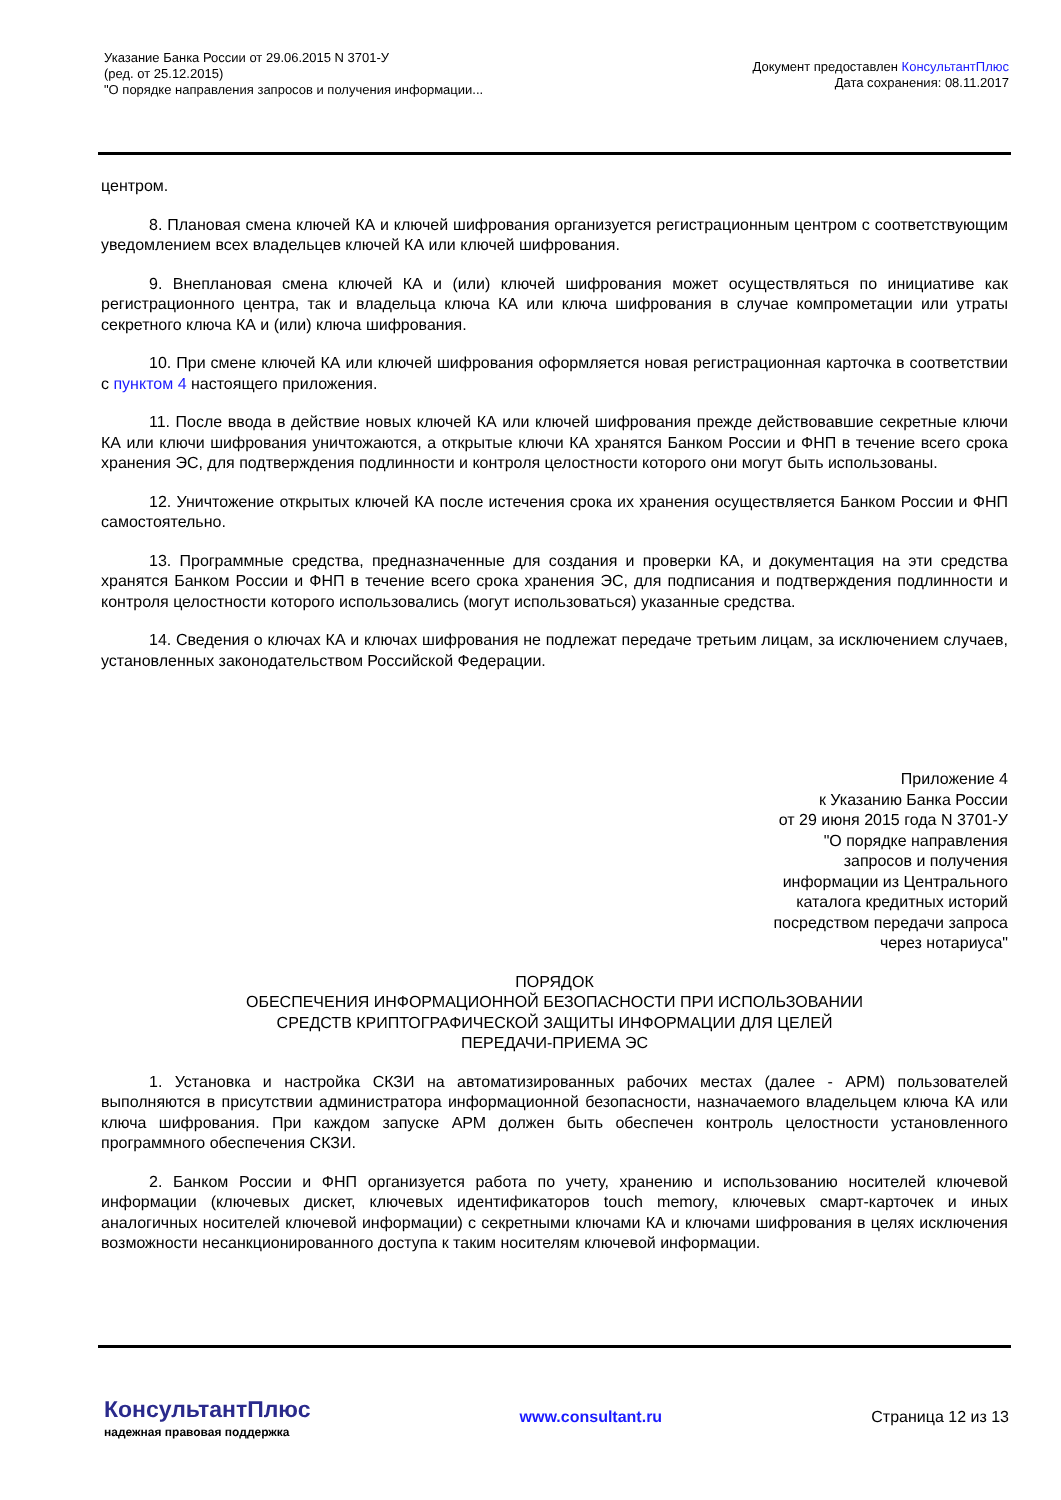Указание Банка России от 29.06.2015 N 3701-У
(ред. от 25.12.2015)
"О порядке направления запросов и получения информации...
Документ предоставлен КонсультантПлюс
Дата сохранения: 08.11.2017
центром.
8. Плановая смена ключей КА и ключей шифрования организуется регистрационным центром с соответствующим уведомлением всех владельцев ключей КА или ключей шифрования.
9. Внеплановая смена ключей КА и (или) ключей шифрования может осуществляться по инициативе как регистрационного центра, так и владельца ключа КА или ключа шифрования в случае компрометации или утраты секретного ключа КА и (или) ключа шифрования.
10. При смене ключей КА или ключей шифрования оформляется новая регистрационная карточка в соответствии с пунктом 4 настоящего приложения.
11. После ввода в действие новых ключей КА или ключей шифрования прежде действовавшие секретные ключи КА или ключи шифрования уничтожаются, а открытые ключи КА хранятся Банком России и ФНП в течение всего срока хранения ЭС, для подтверждения подлинности и контроля целостности которого они могут быть использованы.
12. Уничтожение открытых ключей КА после истечения срока их хранения осуществляется Банком России и ФНП самостоятельно.
13. Программные средства, предназначенные для создания и проверки КА, и документация на эти средства хранятся Банком России и ФНП в течение всего срока хранения ЭС, для подписания и подтверждения подлинности и контроля целостности которого использовались (могут использоваться) указанные средства.
14. Сведения о ключах КА и ключах шифрования не подлежат передаче третьим лицам, за исключением случаев, установленных законодательством Российской Федерации.
Приложение 4
к Указанию Банка России
от 29 июня 2015 года N 3701-У
"О порядке направления
запросов и получения
информации из Центрального
каталога кредитных историй
посредством передачи запроса
через нотариуса"
ПОРЯДОК
ОБЕСПЕЧЕНИЯ ИНФОРМАЦИОННОЙ БЕЗОПАСНОСТИ ПРИ ИСПОЛЬЗОВАНИИ
СРЕДСТВ КРИПТОГРАФИЧЕСКОЙ ЗАЩИТЫ ИНФОРМАЦИИ ДЛЯ ЦЕЛЕЙ
ПЕРЕДАЧИ-ПРИЕМА ЭС
1. Установка и настройка СКЗИ на автоматизированных рабочих местах (далее - АРМ) пользователей выполняются в присутствии администратора информационной безопасности, назначаемого владельцем ключа КА или ключа шифрования. При каждом запуске АРМ должен быть обеспечен контроль целостности установленного программного обеспечения СКЗИ.
2. Банком России и ФНП организуется работа по учету, хранению и использованию носителей ключевой информации (ключевых дискет, ключевых идентификаторов touch memory, ключевых смарт-карточек и иных аналогичных носителей ключевой информации) с секретными ключами КА и ключами шифрования в целях исключения возможности несанкционированного доступа к таким носителям ключевой информации.
КонсультантПлюс
надежная правовая поддержка
www.consultant.ru Страница 12 из 13